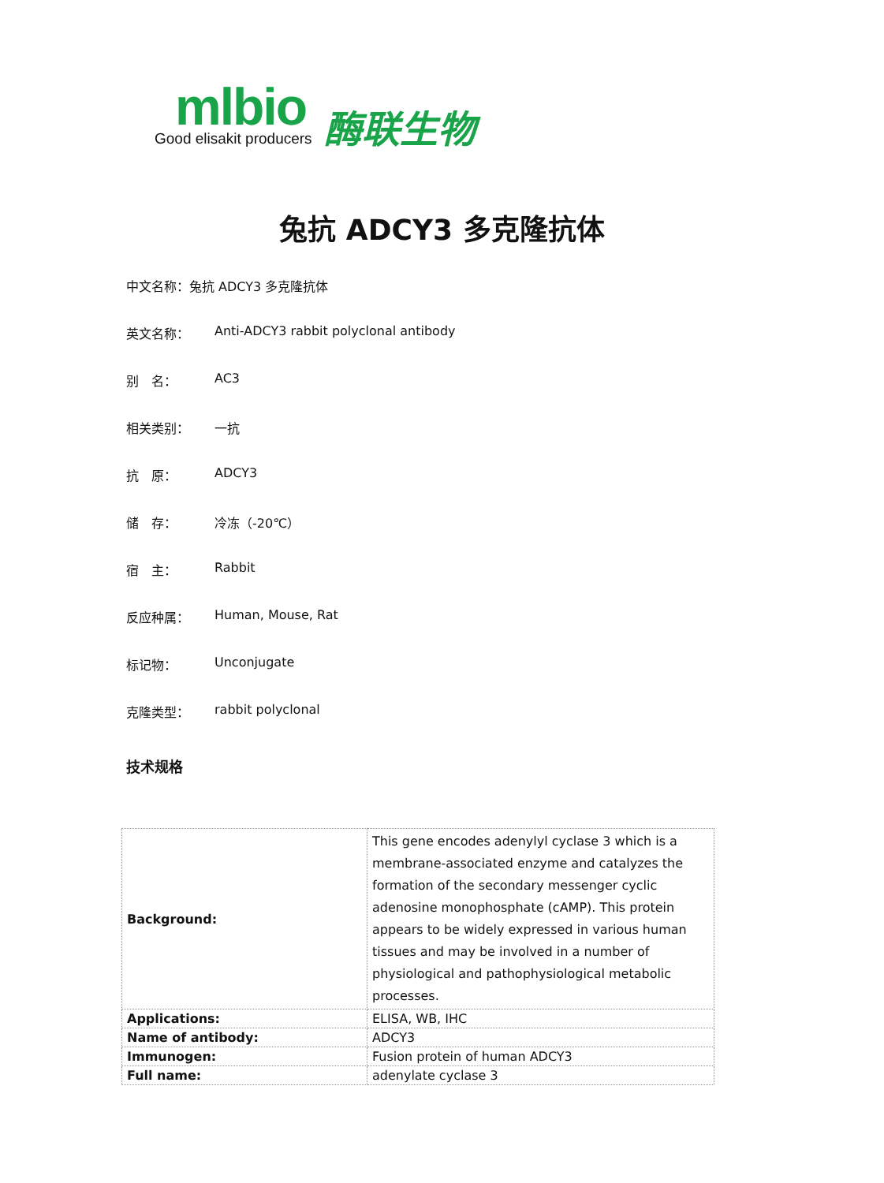mlbio
Good elisakit producers
酶联生物
兔抗 ADCY3 多克隆抗体
中文名称：兔抗 ADCY3 多克隆抗体
英文名称： Anti-ADCY3 rabbit polyclonal antibody
别　名： AC3
相关类别： 一抗
抗　原： ADCY3
储　存： 冷冻（-20℃）
宿　主： Rabbit
反应种属： Human, Mouse, Rat
标记物： Unconjugate
克隆类型： rabbit polyclonal
技术规格
| Background: | This gene encodes adenylyl cyclase 3 which is a membrane-associated enzyme and catalyzes the formation of the secondary messenger cyclic adenosine monophosphate (cAMP). This protein appears to be widely expressed in various human tissues and may be involved in a number of physiological and pathophysiological metabolic processes. |
| Applications: | ELISA, WB, IHC |
| Name of antibody: | ADCY3 |
| Immunogen: | Fusion protein of human ADCY3 |
| Full name: | adenylate cyclase 3 |